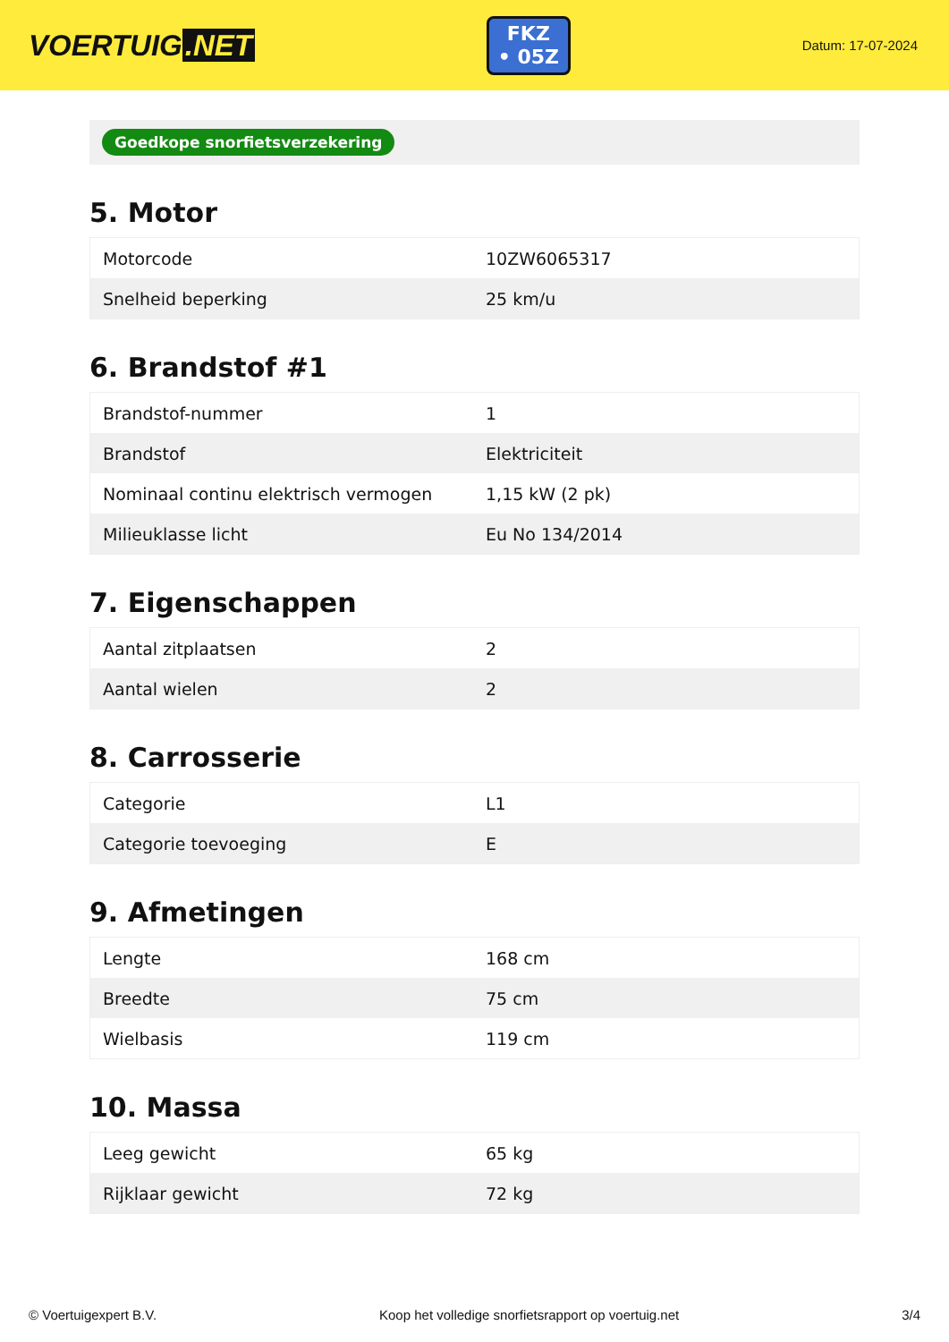VOERTUIG.NET
FKZ
• 05Z
Datum: 17-07-2024
Goedkope snorfietsverzekering
5. Motor
| Motorcode | 10ZW6065317 |
| Snelheid beperking | 25 km/u |
6. Brandstof #1
| Brandstof-nummer | 1 |
| Brandstof | Elektriciteit |
| Nominaal continu elektrisch vermogen | 1,15 kW (2 pk) |
| Milieuklasse licht | Eu No 134/2014 |
7. Eigenschappen
| Aantal zitplaatsen | 2 |
| Aantal wielen | 2 |
8. Carrosserie
| Categorie | L1 |
| Categorie toevoeging | E |
9. Afmetingen
| Lengte | 168 cm |
| Breedte | 75 cm |
| Wielbasis | 119 cm |
10. Massa
| Leeg gewicht | 65 kg |
| Rijklaar gewicht | 72 kg |
© Voertuigexpert B.V. Koop het volledige snorfietsrapport op voertuig.net 3/4